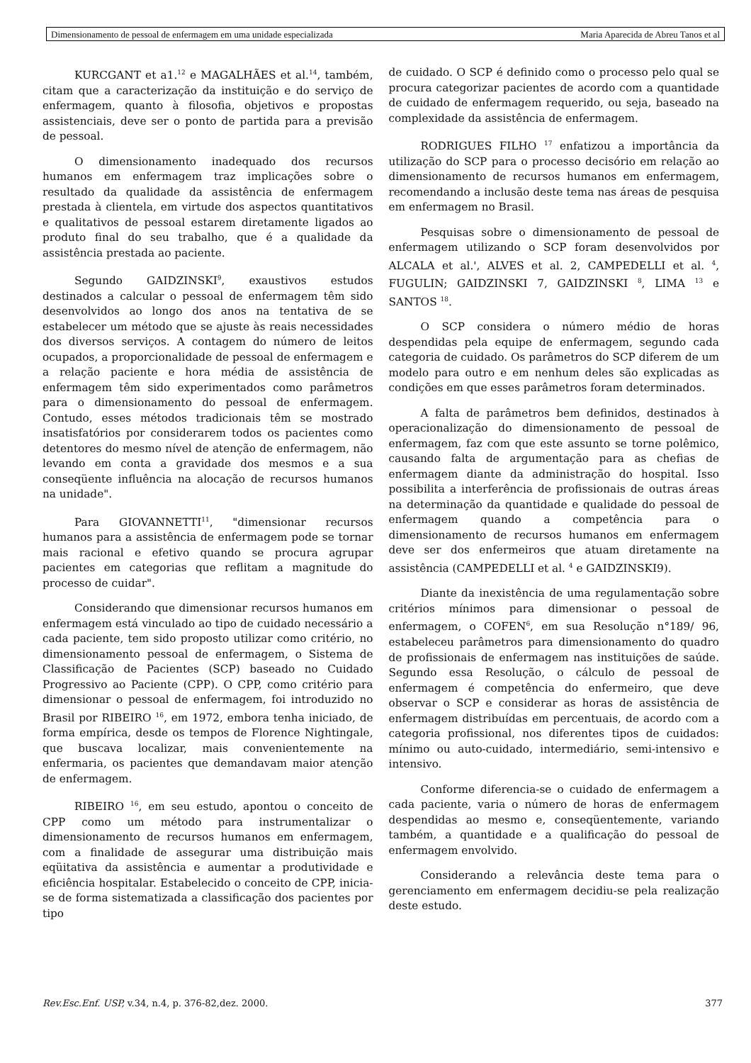Dimensionamento de pessoal de enfermagem em uma unidade especializada Maria Aparecida de Abreu Tanos et al
KURCGANT et a1.<sup>12</sup> e MAGALHÃES et al.<sup>14</sup>, também, citam que a caracterização da instituição e do serviço de enfermagem, quanto à filosofia, objetivos e propostas assistenciais, deve ser o ponto de partida para a previsão de pessoal.
O dimensionamento inadequado dos recursos humanos em enfermagem traz implicações sobre o resultado da qualidade da assistência de enfermagem prestada à clientela, em virtude dos aspectos quantitativos e qualitativos de pessoal estarem diretamente ligados ao produto final do seu trabalho, que é a qualidade da assistência prestada ao paciente.
Segundo GAIDZINSKI<sup>9</sup>, exaustivos estudos destinados a calcular o pessoal de enfermagem têm sido desenvolvidos ao longo dos anos na tentativa de se estabelecer um método que se ajuste às reais necessidades dos diversos serviços. A contagem do número de leitos ocupados, a proporcionalidade de pessoal de enfermagem e a relação paciente e hora média de assistência de enfermagem têm sido experimentados como parâmetros para o dimensionamento do pessoal de enfermagem. Contudo, esses métodos tradicionais têm se mostrado insatisfatórios por considerarem todos os pacientes como detentores do mesmo nível de atenção de enfermagem, não levando em conta a gravidade dos mesmos e a sua conseqüente influência na alocação de recursos humanos na unidade".
Para GIOVANNETTI<sup>11</sup>, "dimensionar recursos humanos para a assistência de enfermagem pode se tornar mais racional e efetivo quando se procura agrupar pacientes em categorias que reflitam a magnitude do processo de cuidar".
Considerando que dimensionar recursos humanos em enfermagem está vinculado ao tipo de cuidado necessário a cada paciente, tem sido proposto utilizar como critério, no dimensionamento pessoal de enfermagem, o Sistema de Classificação de Pacientes (SCP) baseado no Cuidado Progressivo ao Paciente (CPP). O CPP, como critério para dimensionar o pessoal de enfermagem, foi introduzido no Brasil por RIBEIRO <sup>16</sup>, em 1972, embora tenha iniciado, de forma empírica, desde os tempos de Florence Nightingale, que buscava localizar, mais convenientemente na enfermaria, os pacientes que demandavam maior atenção de enfermagem.
RIBEIRO <sup>16</sup>, em seu estudo, apontou o conceito de CPP como um método para instrumentalizar o dimensionamento de recursos humanos em enfermagem, com a finalidade de assegurar uma distribuição mais eqüitativa da assistência e aumentar a produtividade e eficiência hospitalar. Estabelecido o conceito de CPP, inicia-se de forma sistematizada a classificação dos pacientes por tipo
de cuidado. O SCP é definido como o processo pelo qual se procura categorizar pacientes de acordo com a quantidade de cuidado de enfermagem requerido, ou seja, baseado na complexidade da assistência de enfermagem.
RODRIGUES FILHO <sup>17</sup> enfatizou a importância da utilização do SCP para o processo decisório em relação ao dimensionamento de recursos humanos em enfermagem, recomendando a inclusão deste tema nas áreas de pesquisa em enfermagem no Brasil.
Pesquisas sobre o dimensionamento de pessoal de enfermagem utilizando o SCP foram desenvolvidos por ALCALA et al.', ALVES et al. 2, CAMPEDELLI et al. <sup>4</sup>, FUGULIN; GAIDZINSKI 7, GAIDZINSKI <sup>8</sup>, LIMA <sup>13</sup> e SANTOS <sup>18</sup>.
O SCP considera o número médio de horas despendidas pela equipe de enfermagem, segundo cada categoria de cuidado. Os parâmetros do SCP diferem de um modelo para outro e em nenhum deles são explicadas as condições em que esses parâmetros foram determinados.
A falta de parâmetros bem definidos, destinados à operacionalização do dimensionamento de pessoal de enfermagem, faz com que este assunto se torne polêmico, causando falta de argumentação para as chefias de enfermagem diante da administração do hospital. Isso possibilita a interferência de profissionais de outras áreas na determinação da quantidade e qualidade do pessoal de enfermagem quando a competência para o dimensionamento de recursos humanos em enfermagem deve ser dos enfermeiros que atuam diretamente na assistência (CAMPEDELLI et al. <sup>4</sup> e GAIDZINSKI9).
Diante da inexistência de uma regulamentação sobre critérios mínimos para dimensionar o pessoal de enfermagem, o COFEN<sup>6</sup>, em sua Resolução n°189/ 96, estabeleceu parâmetros para dimensionamento do quadro de profissionais de enfermagem nas instituições de saúde. Segundo essa Resolução, o cálculo de pessoal de enfermagem é competência do enfermeiro, que deve observar o SCP e considerar as horas de assistência de enfermagem distribuídas em percentuais, de acordo com a categoria profissional, nos diferentes tipos de cuidados: mínimo ou auto-cuidado, intermediário, semi-intensivo e intensivo.
Conforme diferencia-se o cuidado de enfermagem a cada paciente, varia o número de horas de enfermagem despendidas ao mesmo e, conseqüentemente, variando também, a quantidade e a qualificação do pessoal de enfermagem envolvido.
Considerando a relevância deste tema para o gerenciamento em enfermagem decidiu-se pela realização deste estudo.
Rev.Esc.Enf. USP, v.34, n.4, p. 376-82,dez. 2000. 377